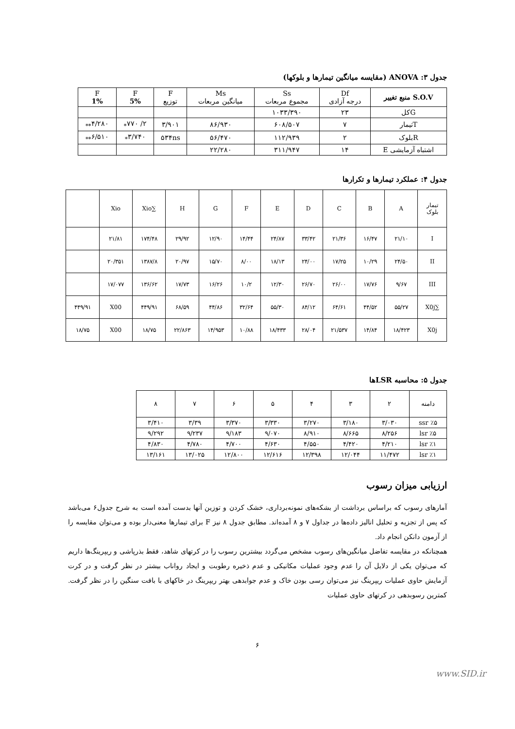جدول ۳: ANOVA (مقایسه میانگین تیمارها و بلوکها)
| S.O.V منبع تغییر | Df درجه آزادی | Ss مجموع مربعات | Ms میانگین مربعات | F توزیع | F 5% | F 1% |
| --- | --- | --- | --- | --- | --- | --- |
| Gکل | ۲۳ | ۱۰۳۳/۳۹۰ | | | | |
| Tتیمار | ۷ | ۶۰۸/۵۰۷ | ۸۶/۹۳۰ | ۳/۹۰۱ | ۲/ ۷۷۰<sub>*</sub> | ۴/۲۸۰<sub>**</sub> |
| Rبلوک | ۲ | ۱۱۲/۹۳۹ | ۵۶/۴۷۰ | ۵۳۴ns | ۳/۷۴۰<sub>*</sub> | ۶/۵۱۰<sub>**</sub> |
| اشتباه آزمایشی E | ۱۴ | ۳۱۱/۹۴۷ | ۲۲/۲۸۰ | | | |
جدول ۴: عملکرد تیمارها و تکرارها
| تیمار بلوک | A | B | C | D | E | F | G | H | ∑Xio | Xio | |
| I | ۲۱/۱۰ | ۱۶/۴۷ | ۲۱/۳۶ | ۳۳/۴۲ | ۲۴/۸۷ | ۱۴/۴۴ | ۱۲/۹۰ | ۲۹/۹۲ | ۱۷۴/۴۸ | ۲۱/۸۱ | |
| II | ۲۴/۵۰ | ۱۰/۲۹ | ۱۷/۲۵ | ۲۴/۰۰ | ۱۸/۱۳ | ۸/۰۰ | ۱۵/۷۰ | ۲۰/۹۷ | ۱۳۸۷/۸ | ۲۰/۳۵۱ | |
| III | ۹/۶۷ | ۱۷/۷۶ | ۲۶/۰۰ | ۲۶/۷۰ | ۱۲/۳۰ | ۱۰/۲ | ۱۶/۲۶ | ۱۷/۷۳ | ۱۳۶/۶۲ | ۱۷/۰۷۷ | |
| ∑X0j | ۵۵/۲۷ | ۴۴/۵۲ | ۶۴/۶۱ | ۸۴/۱۲ | ۵۵/۳۰ | ۳۲/۶۴ | ۴۴/۸۶ | ۶۸/۵۹ | ۴۴۹/۹۱ | X00 | ۴۴۹/۹۱ |
| X0j | ۱۸/۴۲۳ | ۱۴/۸۴ | ۲۱/۵۳۷ | ۲۸/۰۴ | ۱۸/۴۳۳ | ۱۰/۸۸ | ۱۴/۹۵۳ | ۲۲/۸۶۳ | ۱۸/۷۵ | X00 | ۱۸/۷۵ |
جدول ۵: محاسبه LSRها
| دامنه | ۲ | ۳ | ۴ | ۵ | ۶ | ۷ | ۸ |
| ssr ٪۵ | ۳/۰۳۰ | ۳/۱۸۰ | ۳/۲۷۰ | ۳/۳۳۰ | ۳/۳۷۰ | ۳/۳۹ | ۳/۴۱۰ |
| lsr ٪۵ | ۸/۲۵۶ | ۸/۶۶۵ | ۸/۹۱۰ | ۹/۰۷۰ | ۹/۱۸۳ | ۹/۲۳۷ | ۹/۲۹۲ |
| lsr ٪۱ | ۴/۲۱۰ | ۴/۴۲۰ | ۴/۵۵۰ | ۴/۶۳۰ | ۴/۷۰۰ | ۴/۷۸۰ | ۴/۸۳۰ |
| lsr ٪۱ | ۱۱/۴۷۲ | ۱۲/۰۴۴ | ۱۲/۳۹۸ | ۱۲/۶۱۶ | ۱۲/۸۰۰ | ۱۳/۰۲۵ | ۱۳/۱۶۱ |
ارزیابی میزان رسوب
آمارهای رسوب که براساس برداشت از بشکه‌های نمونه‌برداری، خشک کردن و توزین آنها بدست آمده است به شرح جدول۶ می‌باشد که پس از تجزیه و تحلیل انالیز داده‌ها در جداول ۷ و ۸ آمده‌اند. مطابق جدول ۸ نیز F برای تیمارها معنی‌دار بوده و می‌توان مقایسه را از آزمون دانکن انجام داد.
همچنانکه در مقایسه تفاضل میانگین‌های رسوب مشخص می‌گردد بیشترین رسوب را در کرتهای شاهد، فقط بذرپاشی و ریپرینگ‌ها داریم که می‌توان یکی از دلایل آن را عدم وجود عملیات مکانیکی و عدم ذخیره رطوبت و ایجاد رواناب بیشتر در نظر گرفت و در کرت آزمایش حاوی عملیات ریپرینگ نیز می‌توان رسی بودن خاک و عدم جوابدهی بهتر ریپرینگ در خاکهای با بافت سنگین را در نظر گرفت. کمترین رسوبدهی در کرتهای حاوی عملیات
۶
www.SID.ir